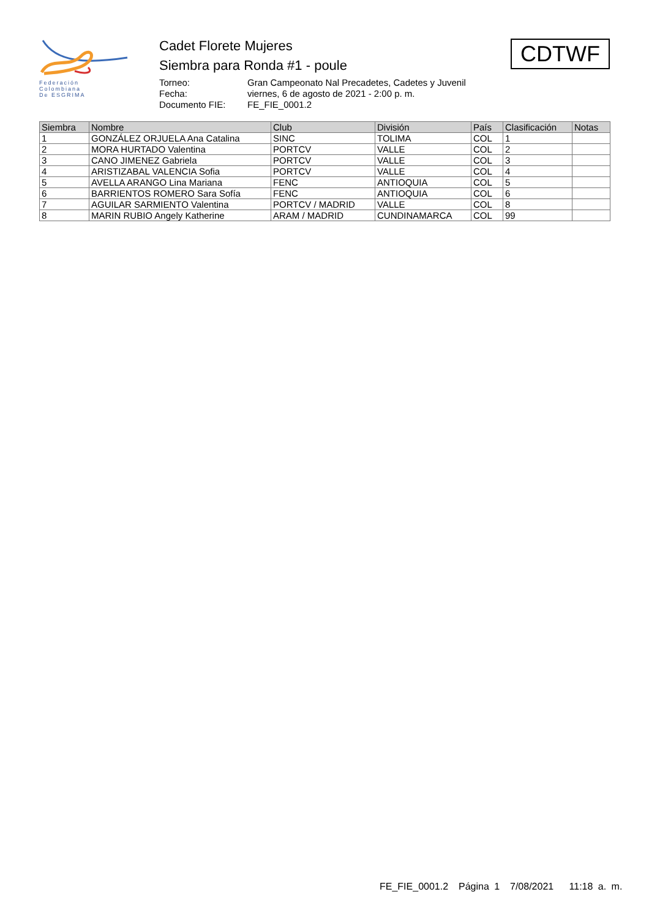Federación
Colombiana
De ESGRIMA
Cadet Florete Mujeres
Siembra para Ronda #1 - poule
Torneo: Gran Campeonato Nal Precadetes, Cadetes y Juvenil Fecha: viernes, 6 de agosto de 2021 - 2:00 p. m. Documento FIE: FE_FIE_0001.2
CDTWF
| Siembra | Nombre | Club | División | País | Clasificación | Notas |
| --- | --- | --- | --- | --- | --- | --- |
| 1 | GONZÁLEZ ORJUELA Ana Catalina | SINC | TOLIMA | COL | 1 | |
| 2 | MORA HURTADO Valentina | PORTCV | VALLE | COL | 2 | |
| 3 | CANO JIMENEZ Gabriela | PORTCV | VALLE | COL | 3 | |
| 4 | ARISTIZABAL VALENCIA Sofia | PORTCV | VALLE | COL | 4 | |
| 5 | AVELLA ARANGO Lina Mariana | FENC | ANTIOQUIA | COL | 5 | |
| 6 | BARRIENTOS ROMERO Sara Sofía | FENC | ANTIOQUIA | COL | 6 | |
| 7 | AGUILAR SARMIENTO Valentina | PORTCV / MADRID | VALLE | COL | 8 | |
| 8 | MARIN RUBIO Angely Katherine | ARAM / MADRID | CUNDINAMARCA | COL | 99 | |
FE_FIE_0001.2 Página 1 7/08/2021 11:18 a. m.